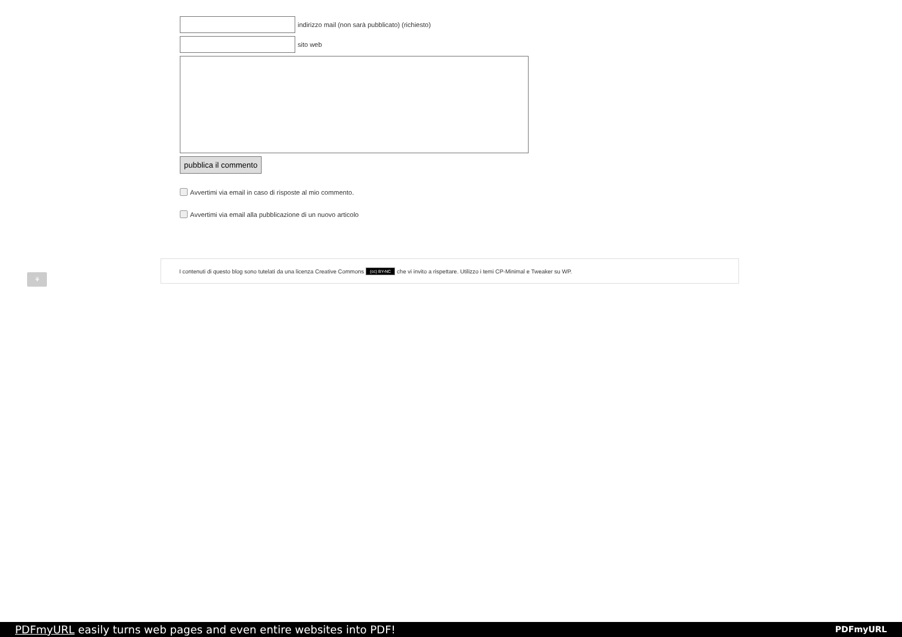indirizzo mail (non sarà pubblicato) (richiesto)
sito web
pubblica il commento
Avvertimi via email in caso di risposte al mio commento.
Avvertimi via email alla pubblicazione di un nuovo articolo
⚘
I contenuti di questo blog sono tutelati da una licenza Creative Commons (cc) BY-NC che vi invito a rispettare. Utilizzo i temi CP-Minimal e Tweaker su WP.
PDFmyURL easily turns web pages and even entire websites into PDF! PDFmyURL